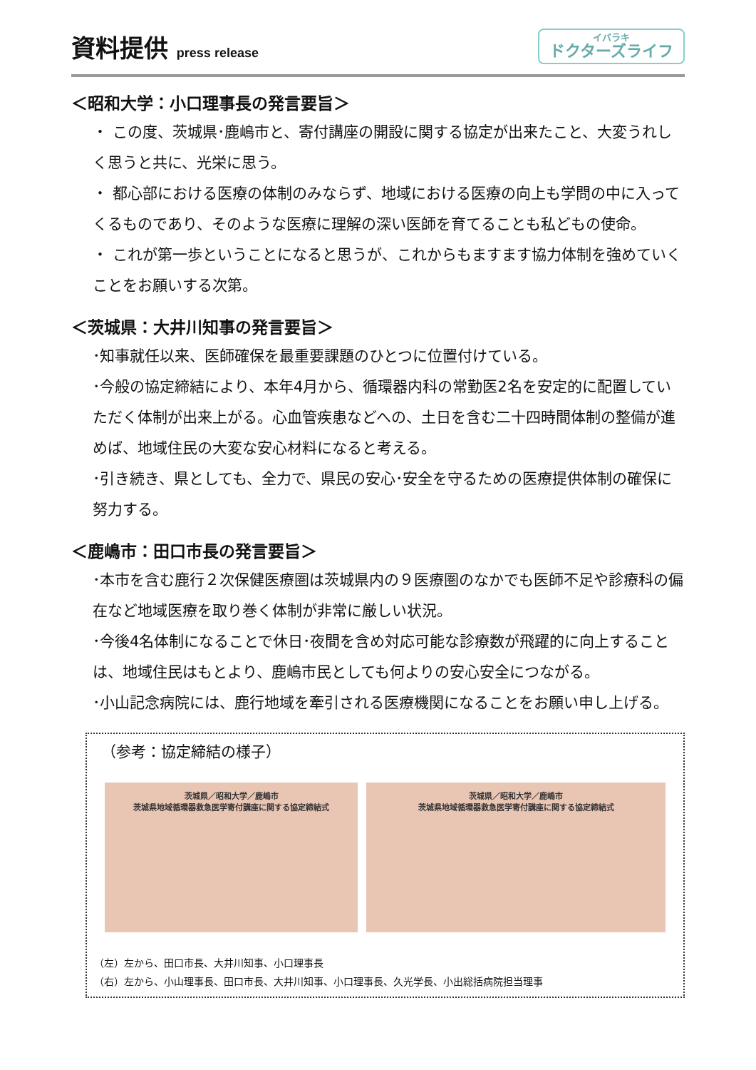資料提供 press release
イバラキ
ドクターズライフ
＜昭和大学：小口理事長の発言要旨＞
・ この度、茨城県･鹿嶋市と、寄付講座の開設に関する協定が出来たこと、大変うれしく思うと共に、光栄に思う。
・ 都心部における医療の体制のみならず、地域における医療の向上も学問の中に入ってくるものであり、そのような医療に理解の深い医師を育てることも私どもの使命。
・ これが第一歩ということになると思うが、これからもますます協力体制を強めていくことをお願いする次第。
＜茨城県：大井川知事の発言要旨＞
･知事就任以来、医師確保を最重要課題のひとつに位置付けている。
･今般の協定締結により、本年4月から、循環器内科の常勤医2名を安定的に配置していただく体制が出来上がる。心血管疾患などへの、土日を含む二十四時間体制の整備が進めば、地域住民の大変な安心材料になると考える。
･引き続き、県としても、全力で、県民の安心･安全を守るための医療提供体制の確保に努力する。
＜鹿嶋市：田口市長の発言要旨＞
･本市を含む鹿行２次保健医療圏は茨城県内の９医療圏のなかでも医師不足や診療科の偏在など地域医療を取り巻く体制が非常に厳しい状況。
･今後4名体制になることで休日･夜間を含め対応可能な診療数が飛躍的に向上することは、地域住民はもとより、鹿嶋市民としても何よりの安心安全につながる。
･小山記念病院には、鹿行地域を牽引される医療機関になることをお願い申し上げる。
（参考：協定締結の様子）
茨城県／昭和大学／鹿嶋市
茨城県地域循環器救急医学寄付講座に関する協定締結式
茨城県／昭和大学／鹿嶋市
茨城県地域循環器救急医学寄付講座に関する協定締結式
（左）左から、田口市長、大井川知事、小口理事長
（右）左から、小山理事長、田口市長、大井川知事、小口理事長、久光学長、小出総括病院担当理事